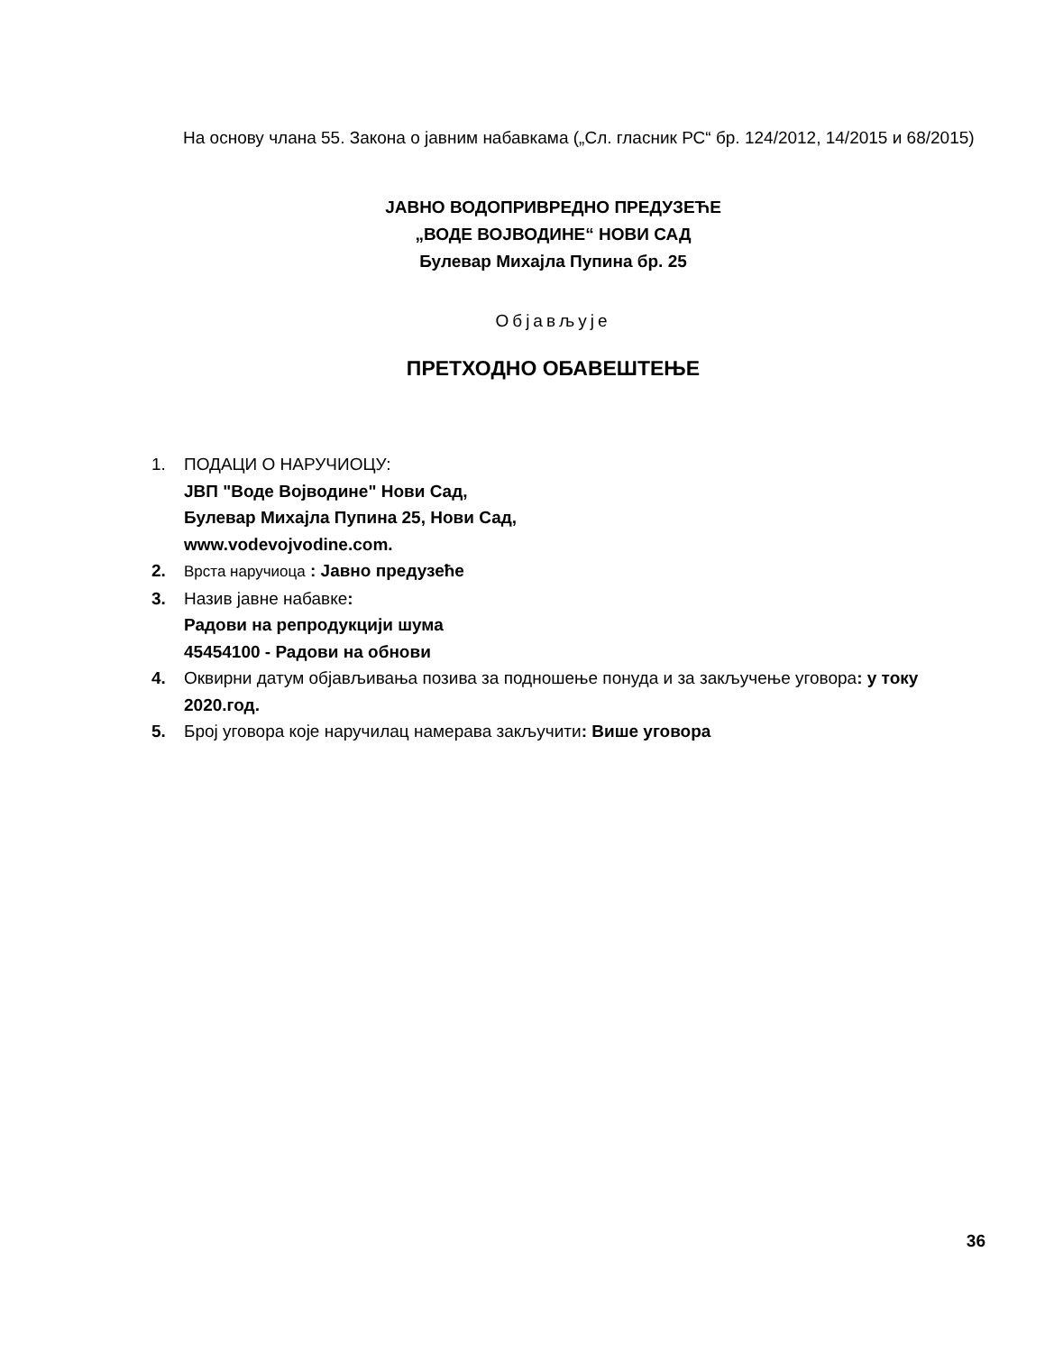На основу члана 55. Закона о јавним набавкама („Сл. гласник РС“ бр. 124/2012, 14/2015 и 68/2015)
ЈАВНО ВОДОПРИВРЕДНО ПРЕДУЗЕЋЕ
„ВОДЕ ВОЈВОДИНЕ“ НОВИ САД
Булевар Михајла Пупина бр. 25
Објављује
ПРЕТХОДНО ОБАВЕШТЕЊЕ
1. ПОДАЦИ О НАРУЧИОЦУ:
ЈВП "Воде Војводине" Нови Сад,
Булевар Михајла Пупина 25, Нови Сад,
www.vodevojvodine.com.
2. Врста наручиоца : Јавно предузеће
3. Назив јавне набавке:
Радови на репродукцији шума
45454100 - Радови на обнови
4. Оквирни датум објављивања позива за подношење понуда и за закључење уговора: у току 2020.год.
5. Број уговора које наручилац намерава закључити: Више уговора
36